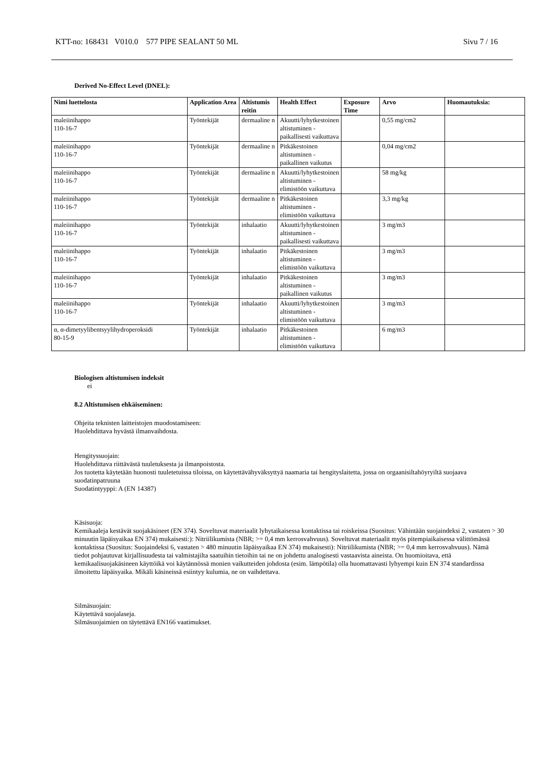KTT-no: 168431 V010.0 577 PIPE SEALANT 50 ML Sivu 7 / 16
Derived No-Effect Level (DNEL):
| Nimi luettelosta | Application Area | Altistumis reitin | Health Effect | Exposure Time | Arvo | Huomautuksia: |
| --- | --- | --- | --- | --- | --- | --- |
| maleiinihappo 110-16-7 | Työntekijät | dermaaline n | Akuutti/lyhytkestoinen altistuminen - paikallisesti vaikuttava | | 0,55 mg/cm2 | |
| maleiinihappo 110-16-7 | Työntekijät | dermaaline n | Pitkäkestoinen altistuminen - paikallinen vaikutus | | 0,04 mg/cm2 | |
| maleiinihappo 110-16-7 | Työntekijät | dermaaline n | Akuutti/lyhytkestoinen altistuminen - elimistöön vaikuttava | | 58 mg/kg | |
| maleiinihappo 110-16-7 | Työntekijät | dermaaline n | Pitkäkestoinen altistuminen - elimistöön vaikuttava | | 3,3 mg/kg | |
| maleiinihappo 110-16-7 | Työntekijät | inhalaatio | Akuutti/lyhytkestoinen altistuminen - paikallisesti vaikuttava | | 3 mg/m3 | |
| maleiinihappo 110-16-7 | Työntekijät | inhalaatio | Pitkäkestoinen altistuminen - elimistöön vaikuttava | | 3 mg/m3 | |
| maleiinihappo 110-16-7 | Työntekijät | inhalaatio | Pitkäkestoinen altistuminen - paikallinen vaikutus | | 3 mg/m3 | |
| maleiinihappo 110-16-7 | Työntekijät | inhalaatio | Akuutti/lyhytkestoinen altistuminen - elimistöön vaikuttava | | 3 mg/m3 | |
| α, α-dimetyylibentsyylihydroperoksidi 80-15-9 | Työntekijät | inhalaatio | Pitkäkestoinen altistuminen - elimistöön vaikuttava | | 6 mg/m3 | |
Biologisen altistumisen indeksit
ei
8.2 Altistumisen ehkäiseminen:
Ohjeita teknisten laitteistojen muodostamiseen:
Huolehdittava hyvästä ilmanvaihdosta.
Hengityssuojain:
Huolehdittava riittävästä tuuletuksesta ja ilmanpoistosta.
Jos tuotetta käytetään huonosti tuuletetuissa tiloissa, on käytettävähyväksyttyä naamaria tai hengityslaitetta, jossa on orgaanisiltahöyryiltä suojaava suodatinpatruuna
Suodatintyyppi: A (EN 14387)
Käsisuoja:
Kemikaaleja kestävät suojakäsineet (EN 374). Soveltuvat materiaalit lyhytaikaisessa kontaktissa tai roiskeissa (Suositus: Vähintään suojaindeksi 2, vastaten > 30 minuutin läpäisyaikaa EN 374) mukaisesti:): Nitriilikumista (NBR; >= 0,4 mm kerrosvahvuus). Soveltuvat materiaalit myös pitempiaikaisessa välittömässä kontaktissa (Suositus: Suojaindeksi 6, vastaten > 480 minuutin läpäisyaikaa EN 374) mukaisesti): Nitriilikumista (NBR; >= 0,4 mm kerrosvahvuus). Nämä tiedot pohjautuvat kirjallisuudesta tai valmistajilta saatuihin tietoihin tai ne on johdettu analogisesti vastaavista aineista. On huomioitava, että kemikaalisuojakäsineen käyttöikä voi käytännössä monien vaikutteiden johdosta (esim. lämpötila) olla huomattavasti lyhyempi kuin EN 374 standardissa ilmoitettu läpäisyaika. Mikäli käsineissä esiintyy kulumia, ne on vaihdettava.
Silmäsuojain:
Käytettävä suojalaseja.
Silmäsuojaimien on täytettävä EN166 vaatimukset.